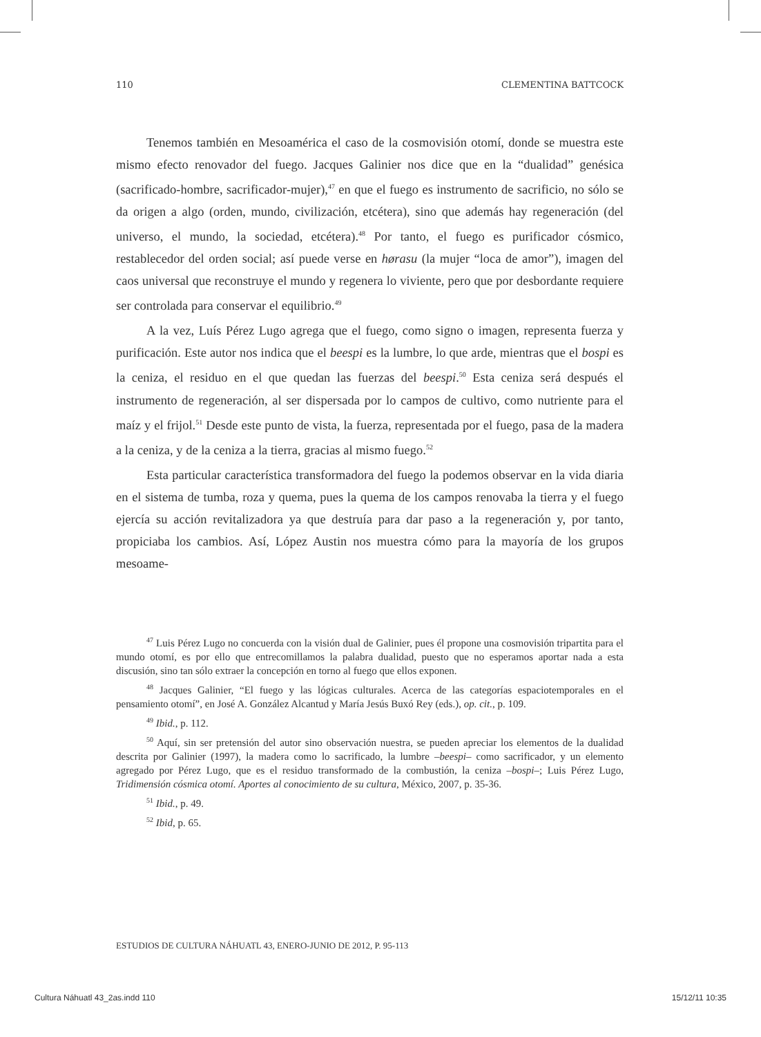110 CLEMENTINA BATTCOCK
Tenemos también en Mesoamérica el caso de la cosmovisión otomí, donde se muestra este mismo efecto renovador del fuego. Jacques Galinier nos dice que en la “dualidad” genésica (sacrificado-hombre, sacrificador-mujer),<sup>47</sup> en que el fuego es instrumento de sacrificio, no sólo se da origen a algo (orden, mundo, civilización, etcétera), sino que además hay regeneración (del universo, el mundo, la sociedad, etcétera).<sup>48</sup> Por tanto, el fuego es purificador cósmico, restablecedor del orden social; así puede verse en hørasu (la mujer “loca de amor”), imagen del caos universal que reconstruye el mundo y regenera lo viviente, pero que por desbordante requiere ser controlada para conservar el equilibrio.<sup>49</sup>
A la vez, Luís Pérez Lugo agrega que el fuego, como signo o imagen, representa fuerza y purificación. Este autor nos indica que el beespi es la lumbre, lo que arde, mientras que el bospi es la ceniza, el residuo en el que quedan las fuerzas del beespi.<sup>50</sup> Esta ceniza será después el instrumento de regeneración, al ser dispersada por lo campos de cultivo, como nutriente para el maíz y el frijol.<sup>51</sup> Desde este punto de vista, la fuerza, representada por el fuego, pasa de la madera a la ceniza, y de la ceniza a la tierra, gracias al mismo fuego.<sup>52</sup>
Esta particular característica transformadora del fuego la podemos observar en la vida diaria en el sistema de tumba, roza y quema, pues la quema de los campos renovaba la tierra y el fuego ejercía su acción revitalizadora ya que destruía para dar paso a la regeneración y, por tanto, propiciaba los cambios. Así, López Austin nos muestra cómo para la mayoría de los grupos mesoame-
<sup>47</sup> Luis Pérez Lugo no concuerda con la visión dual de Galinier, pues él propone una cosmovisión tripartita para el mundo otomí, es por ello que entrecomillamos la palabra dualidad, puesto que no esperamos aportar nada a esta discusión, sino tan sólo extraer la concepción en torno al fuego que ellos exponen.
<sup>48</sup> Jacques Galinier, “El fuego y las lógicas culturales. Acerca de las categorías espaciotemporales en el pensamiento otomí”, en José A. González Alcantud y María Jesús Buxó Rey (eds.), op. cit., p. 109.
<sup>49</sup> Ibid., p. 112.
<sup>50</sup> Aquí, sin ser pretensión del autor sino observación nuestra, se pueden apreciar los elementos de la dualidad descrita por Galinier (1997), la madera como lo sacrificado, la lumbre –beespi– como sacrificador, y un elemento agregado por Pérez Lugo, que es el residuo transformado de la combustión, la ceniza –bospi–; Luis Pérez Lugo, Tridimensión cósmica otomí. Aportes al conocimiento de su cultura, México, 2007, p. 35-36.
<sup>51</sup> Ibid., p. 49.
<sup>52</sup> Ibid, p. 65.
ESTUDIOS DE CULTURA NÁHUATL 43, ENERO-JUNIO DE 2012, P. 95-113
Cultura Náhuatl 43_2as.indd 110 15/12/11 10:35